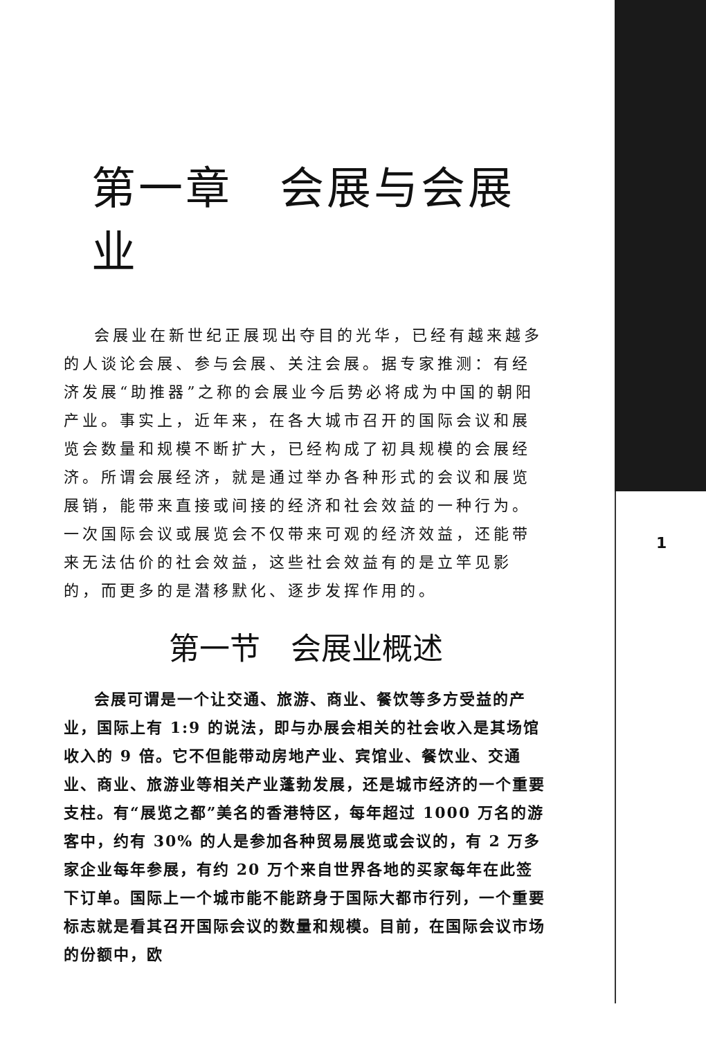第一章　会展与会展业
会展业在新世纪正展现出夺目的光华，已经有越来越多的人谈论会展、参与会展、关注会展。据专家推测：有经济发展“助推器”之称的会展业今后势必将成为中国的朝阳产业。事实上，近年来，在各大城市召开的国际会议和展览会数量和规模不断扩大，已经构成了初具规模的会展经济。所谓会展经济，就是通过举办各种形式的会议和展览展销，能带来直接或间接的经济和社会效益的一种行为。一次国际会议或展览会不仅带来可观的经济效益，还能带来无法估价的社会效益，这些社会效益有的是立竿见影的，而更多的是潜移默化、逐步发挥作用的。
第一节　会展业概述
会展可谓是一个让交通、旅游、商业、餐饮等多方受益的产业，国际上有 1:9 的说法，即与办展会相关的社会收入是其场馆收入的 9 倍。它不但能带动房地产业、宾馆业、餐饮业、交通业、商业、旅游业等相关产业蓬勃发展，还是城市经济的一个重要支柱。有“展览之都”美名的香港特区，每年超过 1000 万名的游客中，约有 30% 的人是参加各种贸易展览或会议的，有 2 万多家企业每年参展，有约 20 万个来自世界各地的买家每年在此签下订单。国际上一个城市能不能跻身于国际大都市行列，一个重要标志就是看其召开国际会议的数量和规模。目前，在国际会议市场的份额中，欧
1